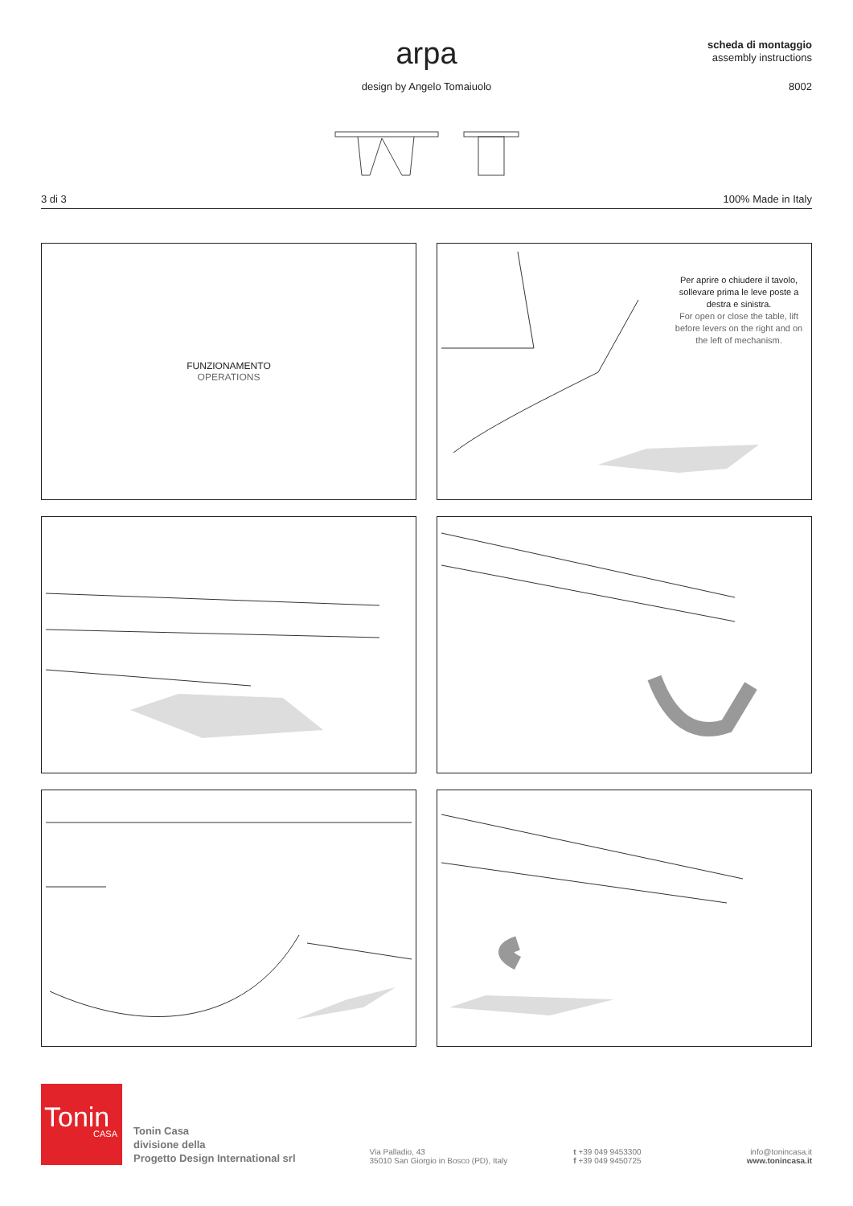arpa
design by Angelo Tomaiuolo
scheda di montaggio
assembly instructions
8002
3 di 3 100% Made in Italy
FUNZIONAMENTO
OPERATIONS
Per aprire o chiudere il tavolo, sollevare prima le leve poste a destra e sinistra.
For open or close the table, lift before levers on the right and on the left of mechanism.
Tonin
CASA
Tonin Casa
divisione della
Progetto Design International srl
Via Palladio, 43
35010 San Giorgio in Bosco (PD), Italy
t +39 049 9453300
f +39 049 9450725
info@tonincasa.it
www.tonincasa.it